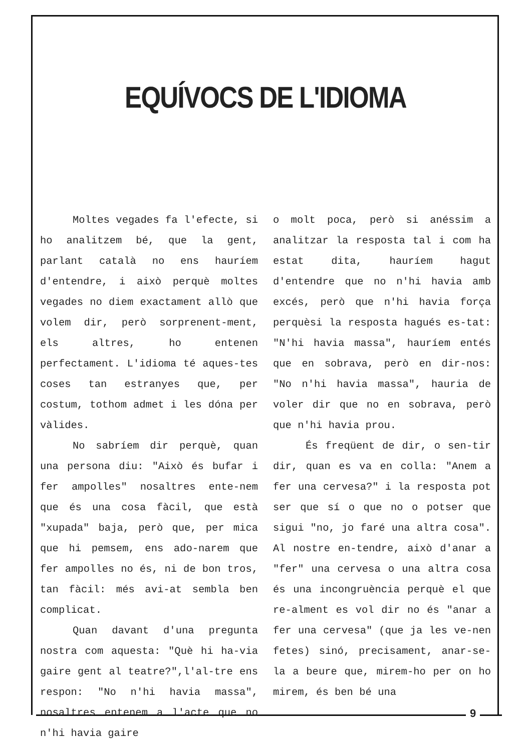EQUÍVOCS DE L'IDIOMA
Moltes vegades fa l'efecte, si ho analitzem bé, que la gent, parlant català no ens hauríem d'entendre, i això perquè moltes vegades no diem exactament allò que volem dir, però sorprenent-ment, els altres, ho entenen perfectament. L'idioma té aques-tes coses tan estranyes que, per costum, tothom admet i les dóna per vàlides.
No sabríem dir perquè, quan una persona diu: "Això és bufar i fer ampolles" nosaltres ente-nem que és una cosa fàcil, que està "xupada" baja, però que, per mica que hi pemsem, ens ado-narem que fer ampolles no és, ni de bon tros, tan fàcil: més avi-at sembla ben complicat.
Quan davant d'una pregunta nostra com aquesta: "Què hi ha-via gaire gent al teatre?",l'al-tre ens respon: "No n'hi havia massa", nosaltres entenem a l'acte que no n'hi havia gaire
o molt poca, però si anéssim a analitzar la resposta tal i com ha estat dita, hauríem hagut d'entendre que no n'hi havia amb excés, però que n'hi havia força perquèsi la resposta hagués es-tat: "N'hi havia massa", hauríem entés que en sobrava, però en dir-nos: "No n'hi havia massa", hauria de voler dir que no en sobrava, però que n'hi havia prou.
És freqüent de dir, o sen-tir dir, quan es va en colla: "Anem a fer una cervesa?" i la resposta pot ser que sí o que no o potser que sigui "no, jo faré una altra cosa". Al nostre en-tendre, això d'anar a "fer" una cervesa o una altra cosa és una incongruència perquè el que re-alment es vol dir no és "anar a fer una cervesa" (que ja les ve-nen fetes) sinó, precisament, anar-se-la a beure que, mirem-ho per on ho mirem, és ben bé una
9